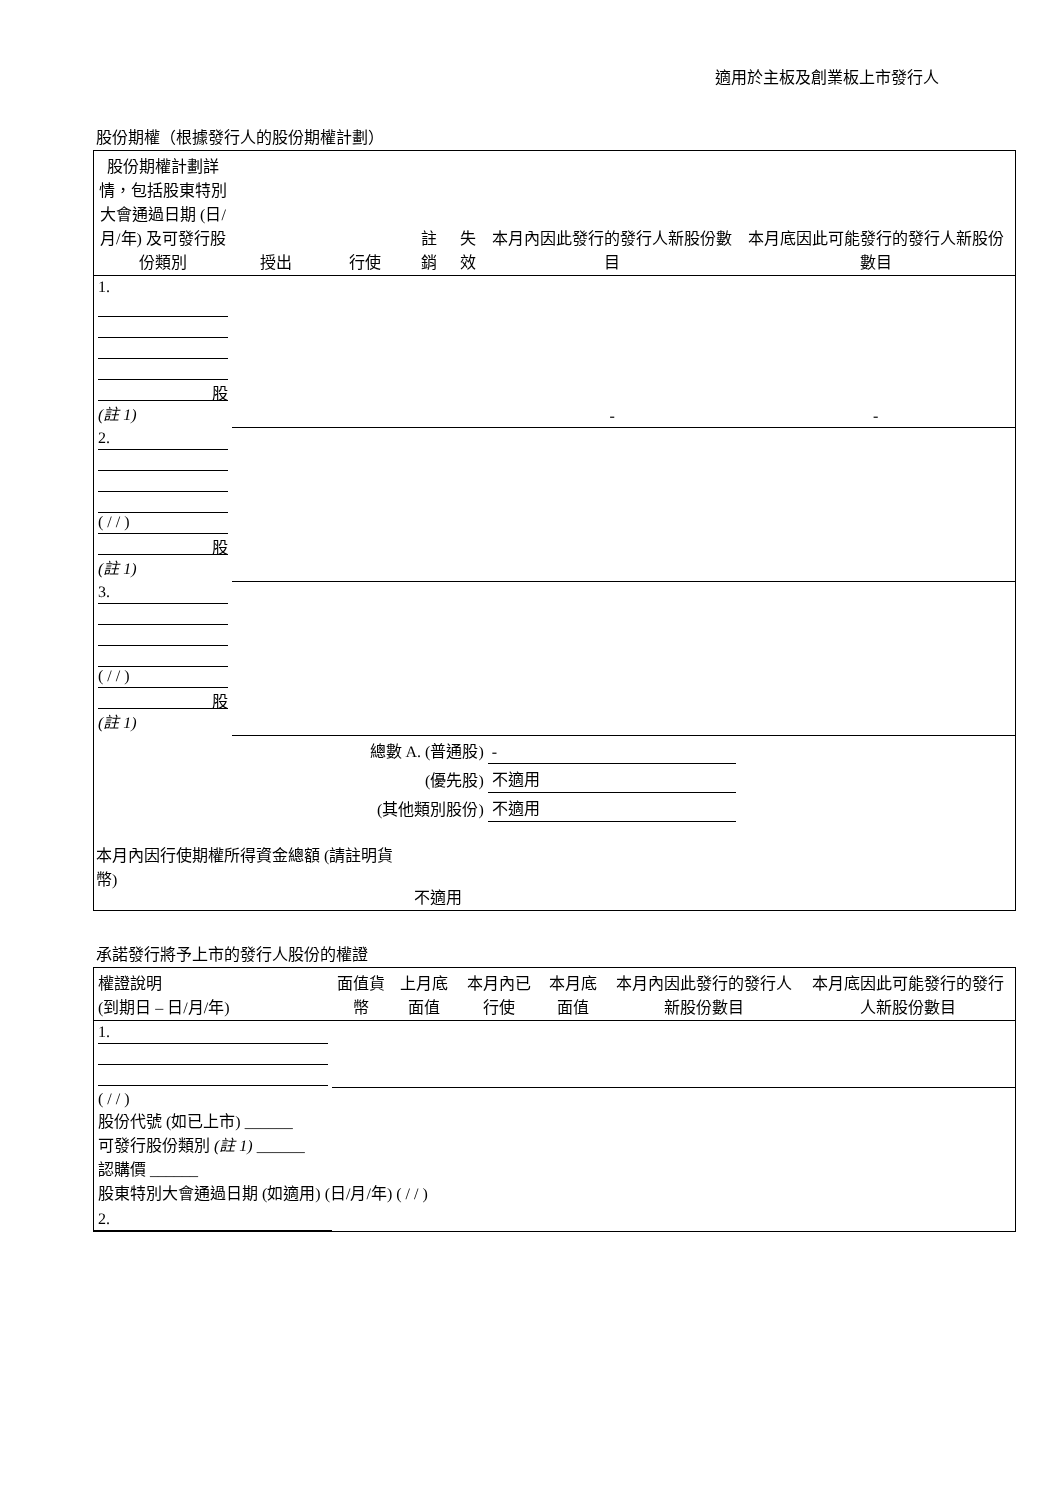適用於主板及創業板上市發行人
股份期權（根據發行人的股份期權計劃）
| 股份期權計劃詳情，包括股東特別大會通過日期 (日/月/年) 及可發行股份類別 | 授出 | 行使 | 註銷 | 失效 | 本月內因此發行的發行人新股份數目 | 本月底因此可能發行的發行人新股份數目 |
| --- | --- | --- | --- | --- | --- | --- |
| 1. 股 (註 1) | | | | | - | - |
| 2. ( / / ) 股 (註 1) | | | | | | |
| 3. ( / / ) 股 (註 1) | | | | | | |
| 總數 A. (普通股) | | | | | - | |
| (優先股) | | | | | 不適用 | |
| (其他類別股份) | | | | | 不適用 | |
| 本月內因行使期權所得資金總額 (請註明貨幣) | | | 不適用 | | | |
承諾發行將予上市的發行人股份的權證
| 權證說明 (到期日 – 日/月/年) | 面值貨幣 | 上月底面值 | 本月內已行使 | 本月底面值 | 本月內因此發行的發行人新股份數目 | 本月底因此可能發行的發行人新股份數目 |
| --- | --- | --- | --- | --- | --- | --- |
| 1. | | | | | | |
| ( / / ) 股份代號 (如已上市) ______ 可發行股份類別 (註 1) ______ 認購價 ______ 股東特別大會通過日期 (如適用) (日/月/年) ( / / ) | | | | | | |
| 2. | | | | | | |